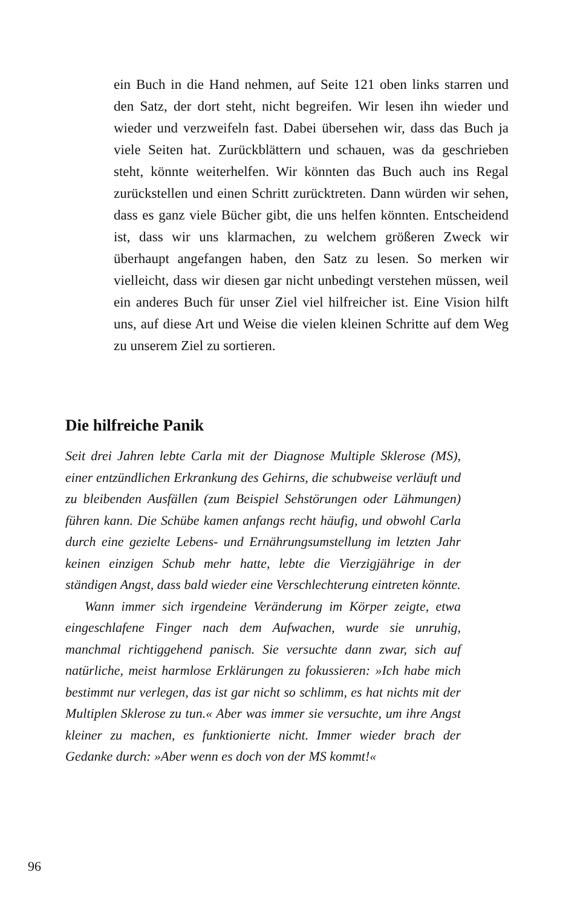ein Buch in die Hand nehmen, auf Seite 121 oben links starren und den Satz, der dort steht, nicht begreifen. Wir lesen ihn wieder und wieder und verzweifeln fast. Dabei übersehen wir, dass das Buch ja viele Seiten hat. Zurückblättern und schauen, was da geschrieben steht, könnte weiterhelfen. Wir könnten das Buch auch ins Regal zurückstellen und einen Schritt zurücktreten. Dann würden wir sehen, dass es ganz viele Bücher gibt, die uns helfen könnten. Entscheidend ist, dass wir uns klarmachen, zu welchem größeren Zweck wir überhaupt angefangen haben, den Satz zu lesen. So merken wir vielleicht, dass wir diesen gar nicht unbedingt verstehen müssen, weil ein anderes Buch für unser Ziel viel hilfreicher ist. Eine Vision hilft uns, auf diese Art und Weise die vielen kleinen Schritte auf dem Weg zu unserem Ziel zu sortieren.
Die hilfreiche Panik
Seit drei Jahren lebte Carla mit der Diagnose Multiple Sklerose (MS), einer entzündlichen Erkrankung des Gehirns, die schubweise verläuft und zu bleibenden Ausfällen (zum Beispiel Sehstörungen oder Lähmungen) führen kann. Die Schübe kamen anfangs recht häufig, und obwohl Carla durch eine gezielte Lebens- und Ernährungsumstellung im letzten Jahr keinen einzigen Schub mehr hatte, lebte die Vierzigjährige in der ständigen Angst, dass bald wieder eine Verschlechterung eintreten könnte.
Wann immer sich irgendeine Veränderung im Körper zeigte, etwa eingeschlafene Finger nach dem Aufwachen, wurde sie unruhig, manchmal richtiggehend panisch. Sie versuchte dann zwar, sich auf natürliche, meist harmlose Erklärungen zu fokussieren: »Ich habe mich bestimmt nur verlegen, das ist gar nicht so schlimm, es hat nichts mit der Multiplen Sklerose zu tun.« Aber was immer sie versuchte, um ihre Angst kleiner zu machen, es funktionierte nicht. Immer wieder brach der Gedanke durch: »Aber wenn es doch von der MS kommt!«
96